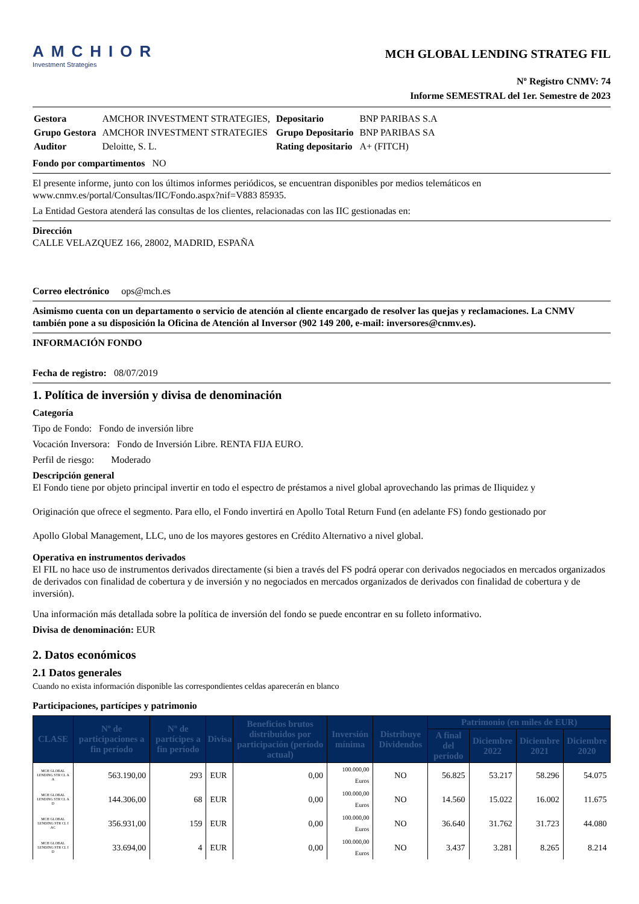AMCHIOR
Investment Strategies
MCH GLOBAL LENDING STRATEG FIL
Nº Registro CNMV: 74
Informe SEMESTRAL del 1er. Semestre de 2023
| Gestora | AMCHOR INVESTMENT STRATEGIES, | Depositario | BNP PARIBAS S.A |
| Grupo Gestora | AMCHOR INVESTMENT STRATEGIES | Grupo Depositario | BNP PARIBAS SA |
| Auditor | Deloitte, S. L. | Rating depositario | A+ (FITCH) |
Fondo por compartimentos NO
El presente informe, junto con los últimos informes periódicos, se encuentran disponibles por medios telemáticos en www.cnmv.es/portal/Consultas/IIC/Fondo.aspx?nif=V883 85935.
La Entidad Gestora atenderá las consultas de los clientes, relacionadas con las IIC gestionadas en:
Dirección
CALLE VELAZQUEZ 166, 28002, MADRID, ESPAÑA
Correo electrónico ops@mch.es
Asimismo cuenta con un departamento o servicio de atención al cliente encargado de resolver las quejas y reclamaciones. La CNMV también pone a su disposición la Oficina de Atención al Inversor (902 149 200, e-mail: inversores@cnmv.es).
INFORMACIÓN FONDO
Fecha de registro: 08/07/2019
1. Política de inversión y divisa de denominación
Categoría
Tipo de Fondo: Fondo de inversión libre
Vocación Inversora: Fondo de Inversión Libre. RENTA FIJA EURO.
Perfil de riesgo: Moderado
Descripción general
El Fondo tiene por objeto principal invertir en todo el espectro de préstamos a nivel global aprovechando las primas de Iliquidez y
Originación que ofrece el segmento. Para ello, el Fondo invertirá en Apollo Total Return Fund (en adelante FS) fondo gestionado por
Apollo Global Management, LLC, uno de los mayores gestores en Crédito Alternativo a nivel global.
Operativa en instrumentos derivados
El FIL no hace uso de instrumentos derivados directamente (si bien a través del FS podrá operar con derivados negociados en mercados organizados de derivados con finalidad de cobertura y de inversión y no negociados en mercados organizados de derivados con finalidad de cobertura y de inversión).
Una información más detallada sobre la política de inversión del fondo se puede encontrar en su folleto informativo.
Divisa de denominación: EUR
2. Datos económicos
2.1 Datos generales
Cuando no exista información disponible las correspondientes celdas aparecerán en blanco
Participaciones, partícipes y patrimonio
| CLASE | Nº de participaciones a fin período | Nº de partícipes a fin período | Divisa | Beneficios brutos distribuidos por participación (período actual) | Inversión mínima | Distribuye Dividendos | Patrimonio (en miles de EUR) | | | |
| --- | --- | --- | --- | --- | --- | --- | --- | --- | --- | --- |
| | | | | | | | A final del período | Diciembre 2022 | Diciembre 2021 | Diciembre 2020 |
| MCH GLOBAL LENDING STR CL A A | 563.190,00 | 293 | EUR | 0,00 | 100.000,00 Euros | NO | 56.825 | 53.217 | 58.296 | 54.075 |
| MCH GLOBAL LENDING STR CL A D | 144.306,00 | 68 | EUR | 0,00 | 100.000,00 Euros | NO | 14.560 | 15.022 | 16.002 | 11.675 |
| MCH GLOBAL LENDING STR CL I AC | 356.931,00 | 159 | EUR | 0,00 | 100.000,00 Euros | NO | 36.640 | 31.762 | 31.723 | 44.080 |
| MCH GLOBAL LENDING STR CL I D | 33.694,00 | 4 | EUR | 0,00 | 100.000,00 Euros | NO | 3.437 | 3.281 | 8.265 | 8.214 |